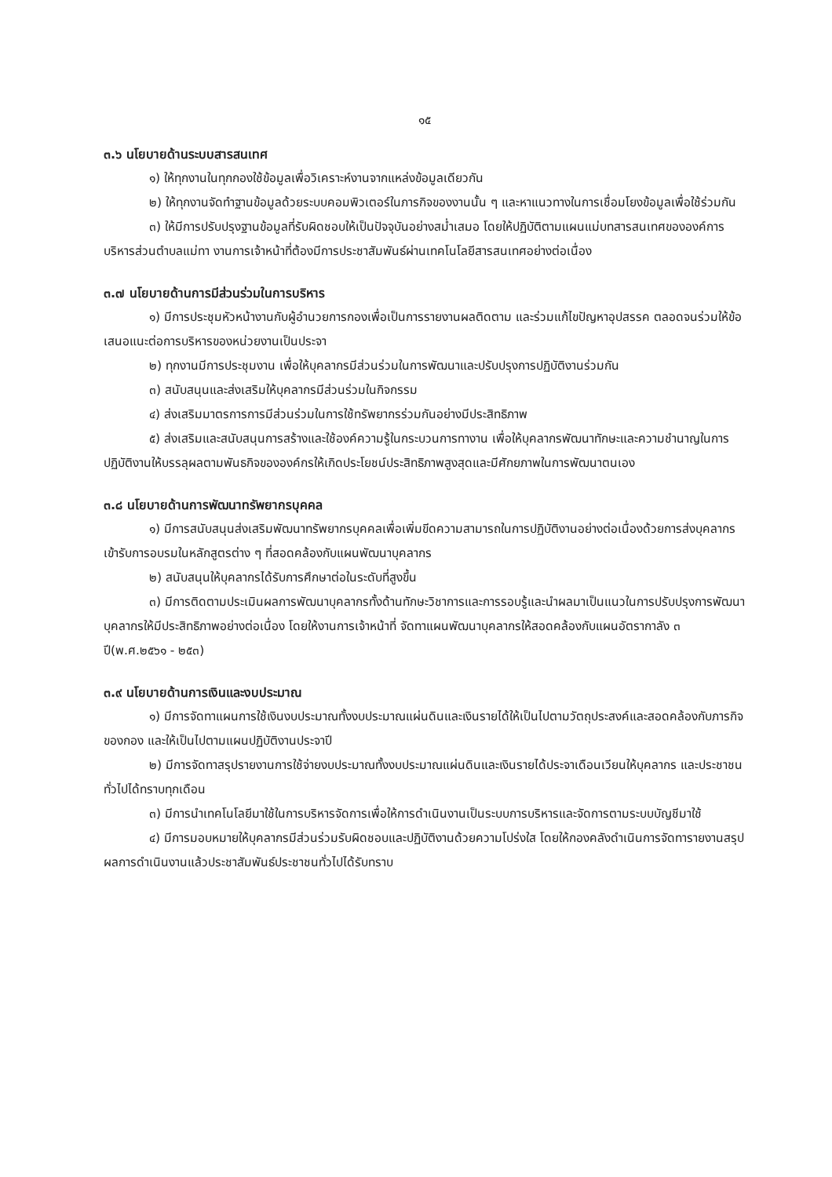๑๕
๓.๖ นโยบายด้านระบบสารสนเทศ
๑) ให้ทุกงานในทุกกองใช้ข้อมูลเพื่อวิเคราะห์งานจากแหล่งข้อมูลเดียวกัน
๒) ให้ทุกงานจัดทำฐานข้อมูลด้วยระบบคอมพิวเตอร์ในภารกิจของงานนั้น ๆ และหาแนวทางในการเชื่อมโยงข้อมูลเพื่อใช้ร่วมกัน
๓) ให้มีการปรับปรุงฐานข้อมูลที่รับผิดชอบให้เป็นปัจจุบันอย่างสม่ำเสมอ โดยให้ปฏิบัติตามแผนแม่บทสารสนเทศขององค์การบริหารส่วนตำบลแม่ทา งานการเจ้าหน้าที่ต้องมีการประชาสัมพันธ์ผ่านเทคโนโลยีสารสนเทศอย่างต่อเนื่อง
๓.๗ นโยบายด้านการมีส่วนร่วมในการบริหาร
๑) มีการประชุมหัวหน้างานกับผู้อำนวยการกองเพื่อเป็นการรายงานผลติดตาม และร่วมแก้ไขปัญหาอุปสรรค ตลอดจนร่วมให้ข้อเสนอแนะต่อการบริหารของหน่วยงานเป็นประจา
๒) ทุกงานมีการประชุมงาน เพื่อให้บุคลากรมีส่วนร่วมในการพัฒนาและปรับปรุงการปฏิบัติงานร่วมกัน
๓) สนับสนุนและส่งเสริมให้บุคลากรมีส่วนร่วมในกิจกรรม
๔) ส่งเสริมมาตรการการมีส่วนร่วมในการใช้ทรัพยากรร่วมกันอย่างมีประสิทธิภาพ
๕) ส่งเสริมและสนับสนุนการสร้างและใช้องค์ความรู้ในกระบวนการทางาน เพื่อให้บุคลากรพัฒนาทักษะและความชำนาญในการปฏิบัติงานให้บรรลุผลตามพันธกิจขององค์กรให้เกิดประโยชน์ประสิทธิภาพสูงสุดและมีศักยภาพในการพัฒนาตนเอง
๓.๘ นโยบายด้านการพัฒนาทรัพยากรบุคคล
๑) มีการสนับสนุนส่งเสริมพัฒนาทรัพยากรบุคคลเพื่อเพิ่มขีดความสามารถในการปฏิบัติงานอย่างต่อเนื่องด้วยการส่งบุคลากรเข้ารับการอบรมในหลักสูตรต่าง ๆ ที่สอดคล้องกับแผนพัฒนาบุคลากร
๒) สนับสนุนให้บุคลากรได้รับการศึกษาต่อในระดับที่สูงขึ้น
๓) มีการติดตามประเมินผลการพัฒนาบุคลากรทั้งด้านทักษะวิชาการและการรอบรู้และนำผลมาเป็นแนวในการปรับปรุงการพัฒนาบุคลากรให้มีประสิทธิภาพอย่างต่อเนื่อง โดยให้งานการเจ้าหน้าที่ จัดทาแผนพัฒนาบุคลากรให้สอดคล้องกับแผนอัตรากาลัง ๓ ปี(พ.ศ.๒๕๖๑ - ๒๕๓)
๓.๙ นโยบายด้านการเงินและงบประมาณ
๑) มีการจัดทาแผนการใช้เงินงบประมาณทั้งงบประมาณแผ่นดินและเงินรายได้ให้เป็นไปตามวัตถุประสงค์และสอดคล้องกับภารกิจของกอง และให้เป็นไปตามแผนปฏิบัติงานประจาปี
๒) มีการจัดทาสรุปรายงานการใช้จ่ายงบประมาณทั้งงบประมาณแผ่นดินและเงินรายได้ประจาเดือนเวียนให้บุคลากร และประชาชนทั่วไปได้ทราบทุกเดือน
๓) มีการนำเทคโนโลยีมาใช้ในการบริหารจัดการเพื่อให้การดำเนินงานเป็นระบบการบริหารและจัดการตามระบบบัญชีมาใช้
๔) มีการมอบหมายให้บุคลากรมีส่วนร่วมรับผิดชอบและปฏิบัติงานด้วยความโปร่งใส โดยให้กองคลังดำเนินการจัดทารายงานสรุปผลการดำเนินงานแล้วประชาสัมพันธ์ประชาชนทั่วไปได้รับทราบ